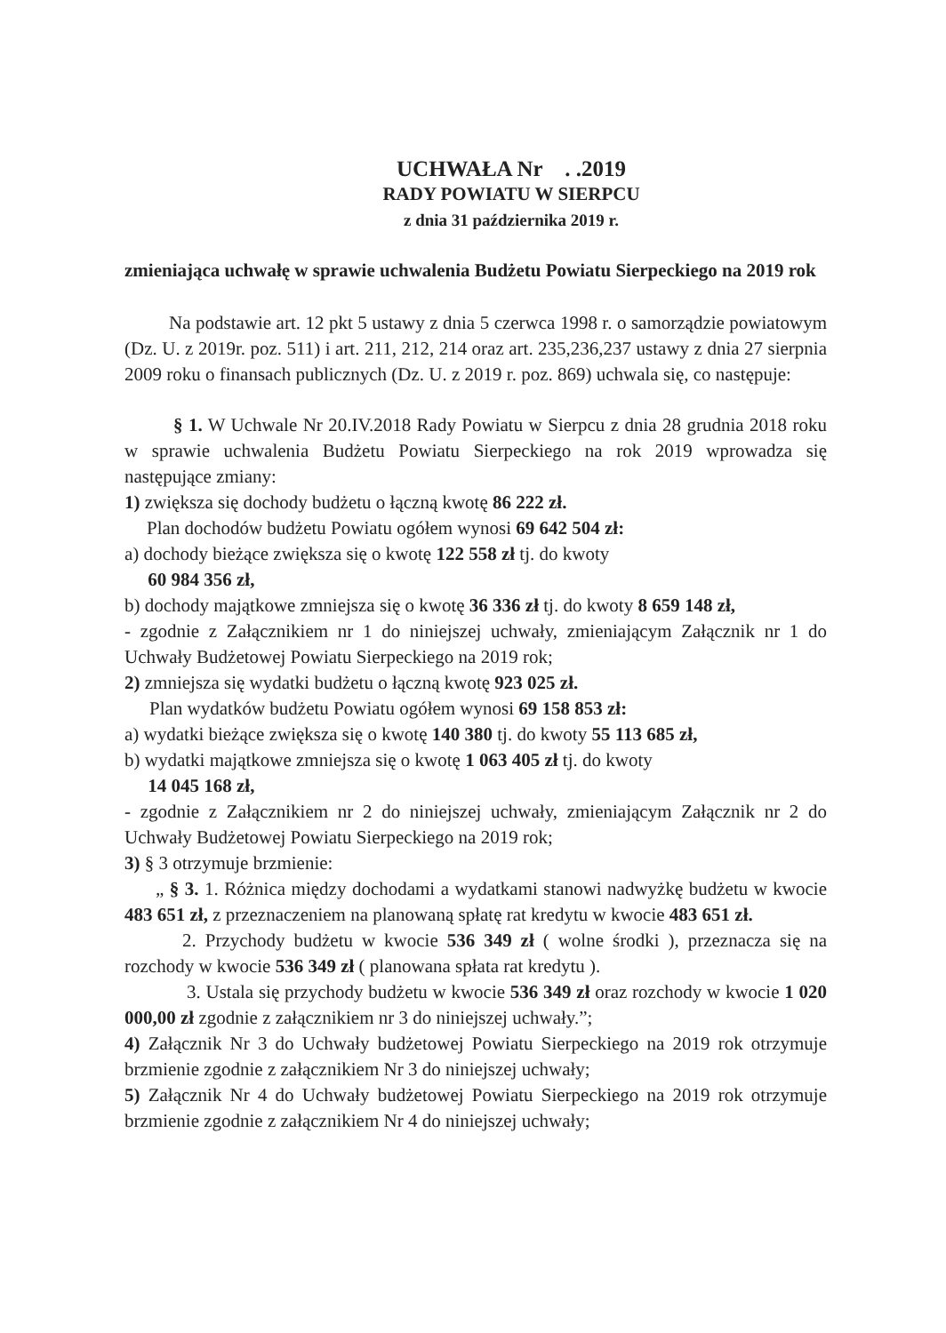UCHWAŁA Nr . .2019
RADY POWIATU W SIERPCU
z dnia 31 października 2019 r.
zmieniająca uchwałę w sprawie uchwalenia Budżetu Powiatu Sierpeckiego na 2019 rok
Na podstawie art. 12 pkt 5 ustawy z dnia 5 czerwca 1998 r. o samorządzie powiatowym (Dz. U. z 2019r. poz. 511) i art. 211, 212, 214 oraz art. 235,236,237 ustawy z dnia 27 sierpnia 2009 roku o finansach publicznych (Dz. U. z 2019 r. poz. 869) uchwala się, co następuje:
§ 1. W Uchwale Nr 20.IV.2018 Rady Powiatu w Sierpcu z dnia 28 grudnia 2018 roku w sprawie uchwalenia Budżetu Powiatu Sierpeckiego na rok 2019 wprowadza się następujące zmiany:
1) zwiększa się dochody budżetu o łączną kwotę 86 222 zł.
Plan dochodów budżetu Powiatu ogółem wynosi 69 642 504 zł:
a) dochody bieżące zwiększa się o kwotę 122 558 zł tj. do kwoty
60 984 356 zł,
b) dochody majątkowe zmniejsza się o kwotę 36 336 zł tj. do kwoty 8 659 148 zł,
- zgodnie z Załącznikiem nr 1 do niniejszej uchwały, zmieniającym Załącznik nr 1 do Uchwały Budżetowej Powiatu Sierpeckiego na 2019 rok;
2) zmniejsza się wydatki budżetu o łączną kwotę 923 025 zł.
Plan wydatków budżetu Powiatu ogółem wynosi 69 158 853 zł:
a) wydatki bieżące zwiększa się o kwotę 140 380 tj. do kwoty 55 113 685 zł,
b) wydatki majątkowe zmniejsza się o kwotę 1 063 405 zł tj. do kwoty
14 045 168 zł,
- zgodnie z Załącznikiem nr 2 do niniejszej uchwały, zmieniającym Załącznik nr 2 do Uchwały Budżetowej Powiatu Sierpeckiego na 2019 rok;
3) § 3 otrzymuje brzmienie:
„ § 3. 1. Różnica między dochodami a wydatkami stanowi nadwyżkę budżetu w kwocie 483 651 zł, z przeznaczeniem na planowaną spłatę rat kredytu w kwocie 483 651 zł.
2. Przychody budżetu w kwocie 536 349 zł ( wolne środki ), przeznacza się na rozchody w kwocie 536 349 zł ( planowana spłata rat kredytu ).
3. Ustala się przychody budżetu w kwocie 536 349 zł oraz rozchody w kwocie 1 020 000,00 zł zgodnie z załącznikiem nr 3 do niniejszej uchwały.”;
4) Załącznik Nr 3 do Uchwały budżetowej Powiatu Sierpeckiego na 2019 rok otrzymuje brzmienie zgodnie z załącznikiem Nr 3 do niniejszej uchwały;
5) Załącznik Nr 4 do Uchwały budżetowej Powiatu Sierpeckiego na 2019 rok otrzymuje brzmienie zgodnie z załącznikiem Nr 4 do niniejszej uchwały;